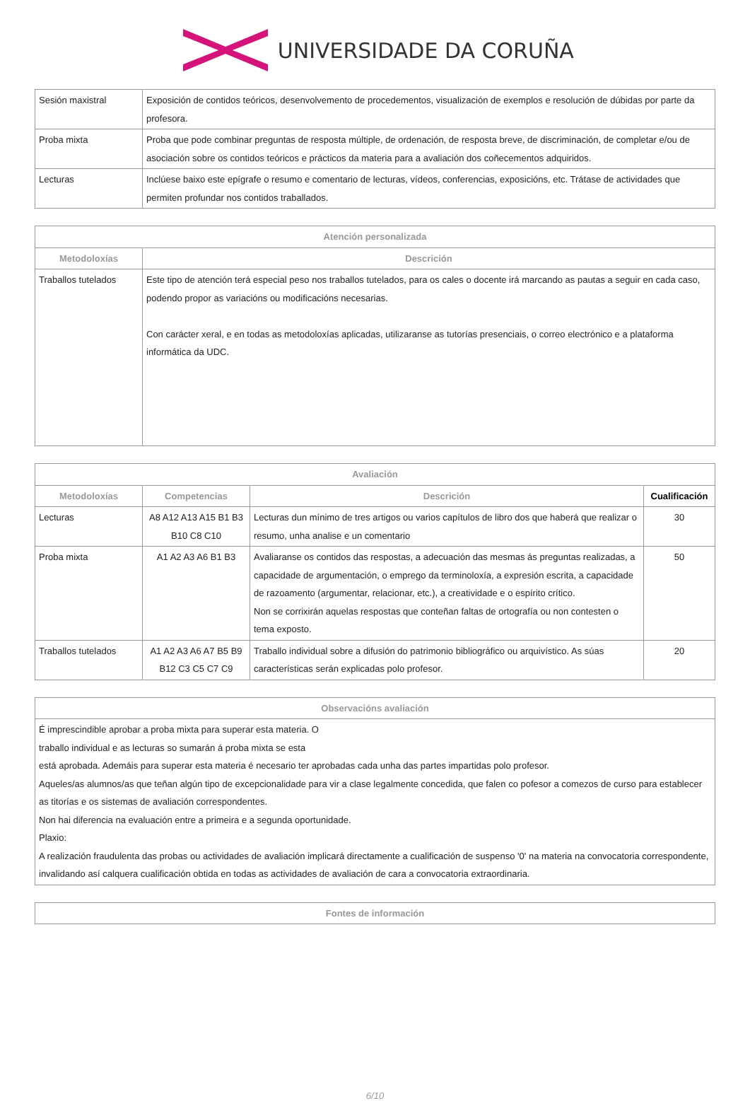UNIVERSIDADE DA CORUÑA
| Sesión maxistral | Exposición de contidos teóricos, desenvolvemento de procedementos, visualización de exemplos e resolución de dúbidas por parte da profesora. |
| Proba mixta | Proba que pode combinar preguntas de resposta múltiple, de ordenación, de resposta breve, de discriminación, de completar e/ou de asociación sobre os contidos teóricos e prácticos da materia para a avaliación dos coñecementos adquiridos. |
| Lecturas | Inclúese baixo este epígrafe o resumo e comentario de lecturas, vídeos, conferencias, exposicións, etc. Trátase de actividades que permiten profundar nos contidos traballados. |
| Atención personalizada | |
| --- | --- |
| Metodoloxías | Descrición |
| Traballos tutelados | Este tipo de atención terá especial peso nos traballos tutelados, para os cales o docente irá marcando as pautas a seguir en cada caso, podendo propor as variacións ou modificacións necesarias. Con carácter xeral, e en todas as metodoloxías aplicadas, utilizaranse as tutorías presenciais, o correo electrónico e a plataforma informática da UDC. |
| Avaliación | | | |
| --- | --- | --- | --- |
| Metodoloxías | Competencias | Descrición | Cualificación |
| Lecturas | A8 A12 A13 A15 B1 B3 B10 C8 C10 | Lecturas dun mínimo de tres artigos ou varios capítulos de libro dos que haberá que realizar o resumo, unha analise e un comentario | 30 |
| Proba mixta | A1 A2 A3 A6 B1 B3 | Avaliaranse os contidos das respostas, a adecuación das mesmas ás preguntas realizadas, a capacidade de argumentación, o emprego da terminoloxía, a expresión escrita, a capacidade de razoamento (argumentar, relacionar, etc.), a creatividade e o espírito crítico. Non se corrixirán aquelas respostas que conteñan faltas de ortografía ou non contesten o tema exposto. | 50 |
| Traballos tutelados | A1 A2 A3 A6 A7 B5 B9 B12 C3 C5 C7 C9 | Traballo individual sobre a difusión do patrimonio bibliográfico ou arquivístico. As súas características serán explicadas polo profesor. | 20 |
| Observacións avaliación |
| --- |
| É imprescindible aprobar a proba mixta para superar esta materia. O traballo individual e as lecturas so sumarán á proba mixta se esta está aprobada. Ademáis para superar esta materia é necesario ter aprobadas cada unha das partes impartidas polo profesor. Aqueles/as alumnos/as que teñan algún tipo de excepcionalidade para vir a clase legalmente concedida, que falen co pofesor a comezos de curso para establecer as titorías e os sistemas de avaliación correspondentes. Non hai diferencia na evaluación entre a primeira e a segunda oportunidade. Plaxio: A realización fraudulenta das probas ou actividades de avaliación implicará directamente a cualificación de suspenso '0' na materia na convocatoria correspondente, invalidando así calquera cualificación obtida en todas as actividades de avaliación de cara a convocatoria extraordinaria. |
| Fontes de información |
| --- |
6/10